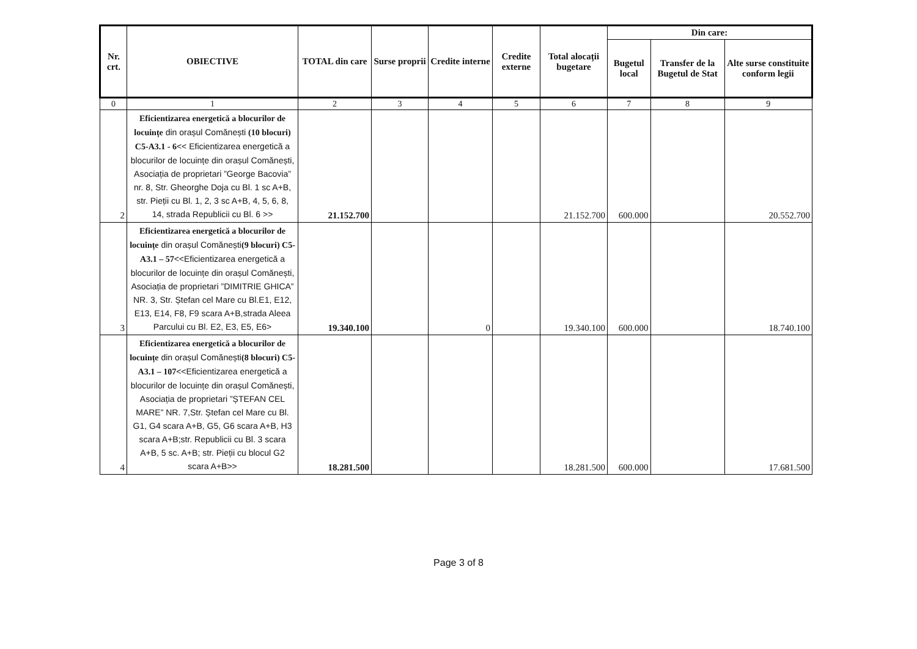| Nr. crt. | OBIECTIVE | TOTAL din care | Surse proprii | Credite interne | Credite externe | Total alocații bugetare | Din care: | | |
| --- | --- | --- | --- | --- | --- | --- | --- | --- | --- |
| | | | | | | | Bugetul local | Transfer de la Bugetul de Stat | Alte surse constituite conform legii |
| 0 | 1 | 2 | 3 | 4 | 5 | 6 | 7 | 8 | 9 |
| 2 | Eficientizarea energetică a blocurilor de locuințe din orașul Comănești (10 blocuri) C5-A3.1 - 6 << Eficientizarea energetică a blocurilor de locuințe din orașul Comănești, Asociația de proprietari ”George Bacovia” nr. 8, Str. Gheorghe Doja cu Bl. 1 sc A+B, str. Pieții cu Bl. 1, 2, 3 sc A+B, 4, 5, 6, 8, 14, strada Republicii cu Bl. 6 >> | 21.152.700 | | | | 21.152.700 | 600.000 | | 20.552.700 |
| 3 | Eficientizarea energetică a blocurilor de locuințe din orașul Comănești (9 blocuri) C5-A3.1 – 57 <<Eficientizarea energetică a blocurilor de locuințe din orașul Comănești, Asociația de proprietari ”DIMITRIE GHICA” NR. 3, Str. Ștefan cel Mare cu Bl.E1, E12, E13, E14, F8, F9 scara A+B,strada Aleea Parcului cu Bl. E2, E3, E5, E6> | 19.340.100 | | 0 | | 19.340.100 | 600.000 | | 18.740.100 |
| 4 | Eficientizarea energetică a blocurilor de locuințe din orașul Comănești (8 blocuri) C5-A3.1 – 107 <<Eficientizarea energetică a blocurilor de locuințe din orașul Comănești, Asociația de proprietari ”ȘTEFAN CEL MARE” NR. 7,Str. Ștefan cel Mare cu Bl. G1, G4 scara A+B, G5, G6 scara A+B, H3 scara A+B;str. Republicii cu Bl. 3 scara A+B, 5 sc. A+B; str. Pieții cu blocul G2 scara A+B>> | 18.281.500 | | | | 18.281.500 | 600.000 | | 17.681.500 |
Page 3 of 8